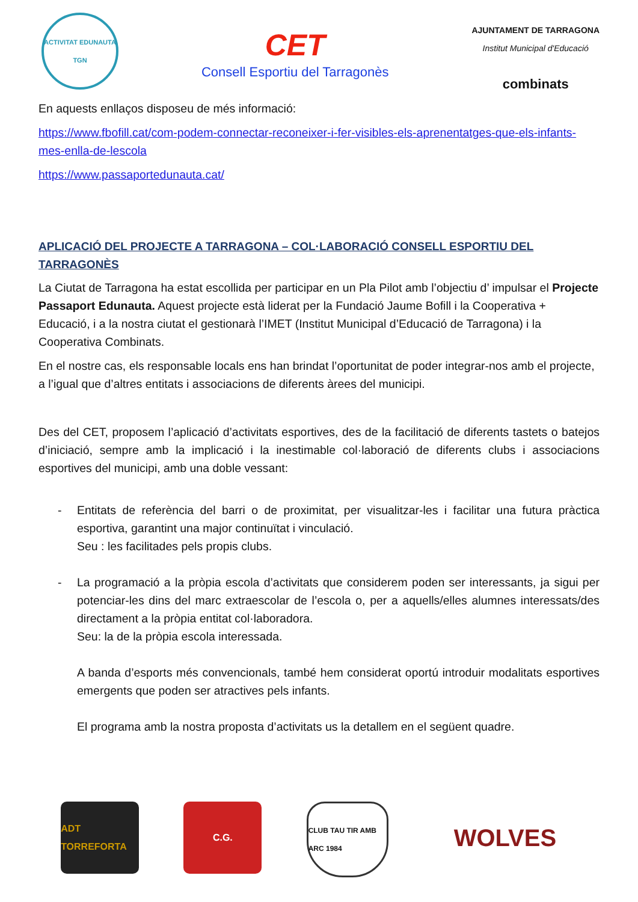ACTIVITAT EDUNAUTA
TGN
CET
Consell Esportiu del Tarragonès
AJUNTAMENT DE TARRAGONA
Institut Municipal d'Educació
combinats
En aquests enllaços disposeu de més informació:
https://www.fbofill.cat/com-podem-connectar-reconeixer-i-fer-visibles-els-aprenentatges-que-els-infants-mes-enlla-de-lescola
https://www.passaportedunauta.cat/
APLICACIÓ DEL PROJECTE A TARRAGONA – COL·LABORACIÓ CONSELL ESPORTIU DEL TARRAGONÈS
La Ciutat de Tarragona ha estat escollida per participar en un Pla Pilot amb l’objectiu d’ impulsar el Projecte Passaport Edunauta. Aquest projecte està liderat per la Fundació Jaume Bofill i la Cooperativa + Educació, i a la nostra ciutat el gestionarà l’IMET (Institut Municipal d’Educació de Tarragona) i la Cooperativa Combinats.
En el nostre cas, els responsable locals ens han brindat l’oportunitat de poder integrar-nos amb el projecte, a l’igual que d’altres entitats i associacions de diferents àrees del municipi.
Des del CET, proposem l’aplicació d’activitats esportives, des de la facilitació de diferents tastets o batejos d’iniciació, sempre amb la implicació i la inestimable col·laboració de diferents clubs i associacions esportives del municipi, amb una doble vessant:
- Entitats de referència del barri o de proximitat, per visualitzar-les i facilitar una futura pràctica esportiva, garantint una major continuïtat i vinculació.
Seu : les facilitades pels propis clubs.
- La programació a la pròpia escola d’activitats que considerem poden ser interessants, ja sigui per potenciar-les dins del marc extraescolar de l’escola o, per a aquells/elles alumnes interessats/des directament a la pròpia entitat col·laboradora.
Seu: la de la pròpia escola interessada.
A banda d’esports més convencionals, també hem considerat oportú introduir modalitats esportives emergents que poden ser atractives pels infants.
El programa amb la nostra proposta d’activitats us la detallem en el següent quadre.
ADT TORREFORTA
C.G.
CLUB TAU TIR AMB ARC 1984
WOLVES